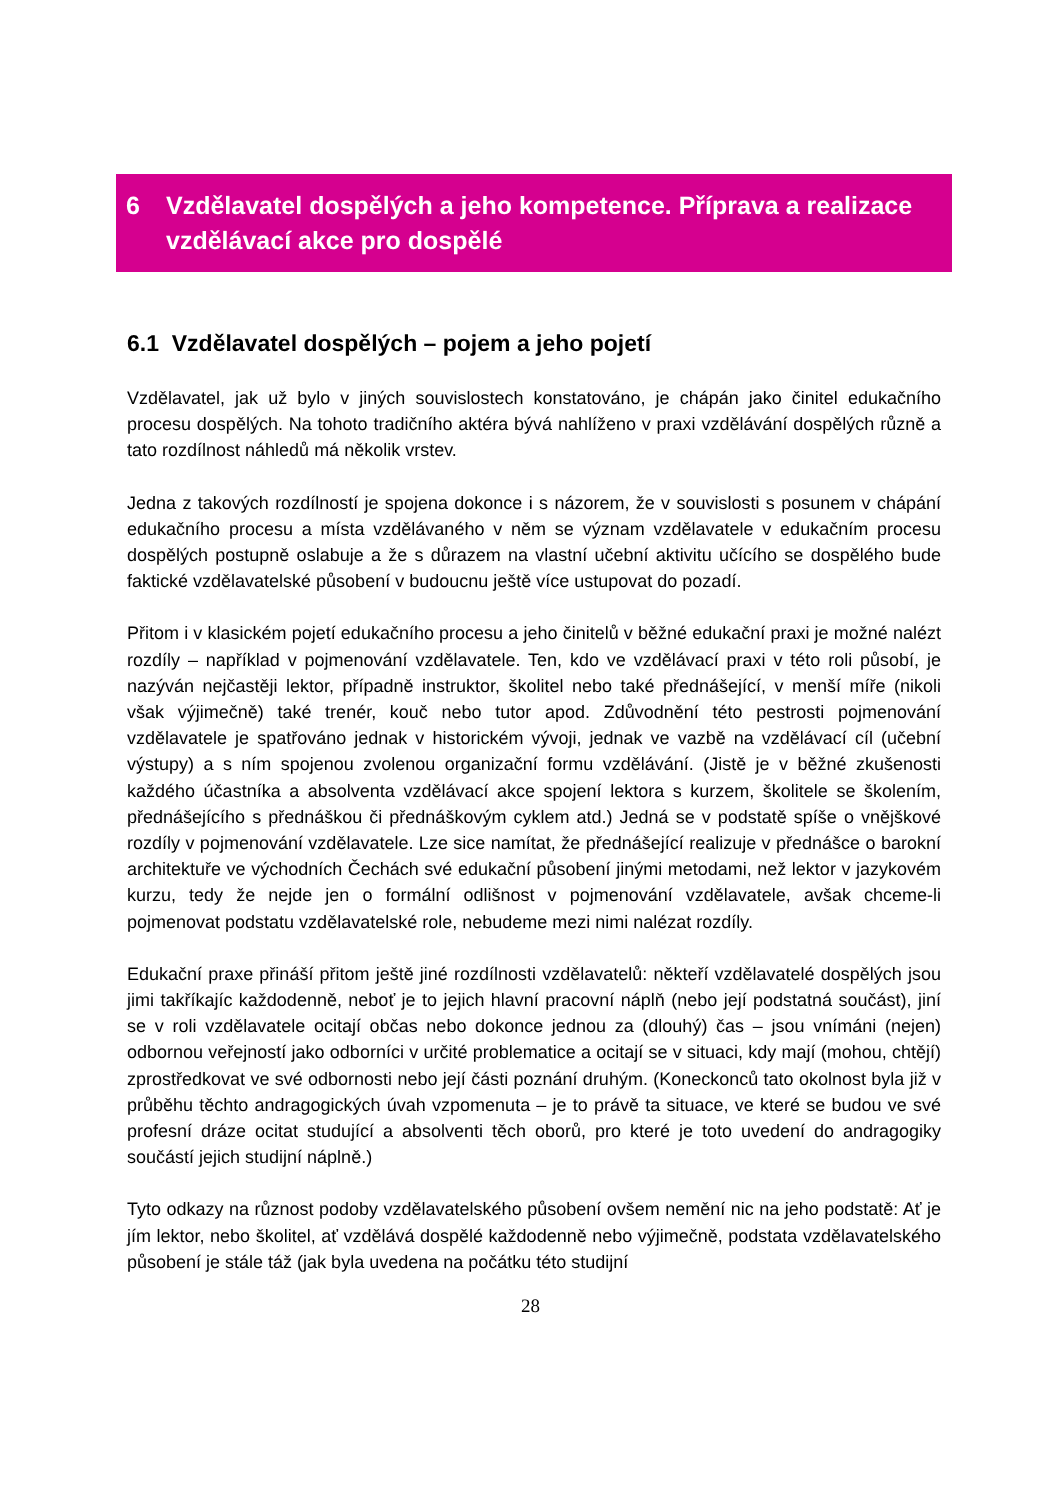6 Vzdělavatel dospělých a jeho kompetence. Příprava a realizace vzdělávací akce pro dospělé
6.1 Vzdělavatel dospělých – pojem a jeho pojetí
Vzdělavatel, jak už bylo v jiných souvislostech konstatováno, je chápán jako činitel edukačního procesu dospělých. Na tohoto tradičního aktéra bývá nahlíženo v praxi vzdělávání dospělých různě a tato rozdílnost náhledů má několik vrstev.
Jedna z takových rozdílností je spojena dokonce i s názorem, že v souvislosti s posunem v chápání edukačního procesu a místa vzdělávaného v něm se význam vzdělavatele v edukačním procesu dospělých postupně oslabuje a že s důrazem na vlastní učební aktivitu učícího se dospělého bude faktické vzdělavatelské působení v budoucnu ještě více ustupovat do pozadí.
Přitom i v klasickém pojetí edukačního procesu a jeho činitelů v běžné edukační praxi je možné nalézt rozdíly – například v pojmenování vzdělavatele. Ten, kdo ve vzdělávací praxi v této roli působí, je nazýván nejčastěji lektor, případně instruktor, školitel nebo také přednášející, v menší míře (nikoli však výjimečně) také trenér, kouč nebo tutor apod. Zdůvodnění této pestrosti pojmenování vzdělavatele je spatřováno jednak v historickém vývoji, jednak ve vazbě na vzdělávací cíl (učební výstupy) a s ním spojenou zvolenou organizační formu vzdělávání. (Jistě je v běžné zkušenosti každého účastníka a absolventa vzdělávací akce spojení lektora s kurzem, školitele se školením, přednášejícího s přednáškou či přednáškovým cyklem atd.) Jedná se v podstatě spíše o vnějškové rozdíly v pojmenování vzdělavatele. Lze sice namítat, že přednášející realizuje v přednášce o barokní architektuře ve východních Čechách své edukační působení jinými metodami, než lektor v jazykovém kurzu, tedy že nejde jen o formální odlišnost v pojmenování vzdělavatele, avšak chceme-li pojmenovat podstatu vzdělavatelské role, nebudeme mezi nimi nalézat rozdíly.
Edukační praxe přináší přitom ještě jiné rozdílnosti vzdělavatelů: někteří vzdělavatelé dospělých jsou jimi takříkajíc každodenně, neboť je to jejich hlavní pracovní náplň (nebo její podstatná součást), jiní se v roli vzdělavatele ocitají občas nebo dokonce jednou za (dlouhý) čas – jsou vnímáni (nejen) odbornou veřejností jako odborníci v určité problematice a ocitají se v situaci, kdy mají (mohou, chtějí) zprostředkovat ve své odbornosti nebo její části poznání druhým. (Koneckonců tato okolnost byla již v průběhu těchto andragogických úvah vzpomenuta – je to právě ta situace, ve které se budou ve své profesní dráze ocitat studující a absolventi těch oborů, pro které je toto uvedení do andragogiky součástí jejich studijní náplně.)
Tyto odkazy na různost podoby vzdělavatelského působení ovšem nemění nic na jeho podstatě: Ať je jím lektor, nebo školitel, ať vzdělává dospělé každodenně nebo výjimečně, podstata vzdělavatelského působení je stále táž (jak byla uvedena na počátku této studijní
28